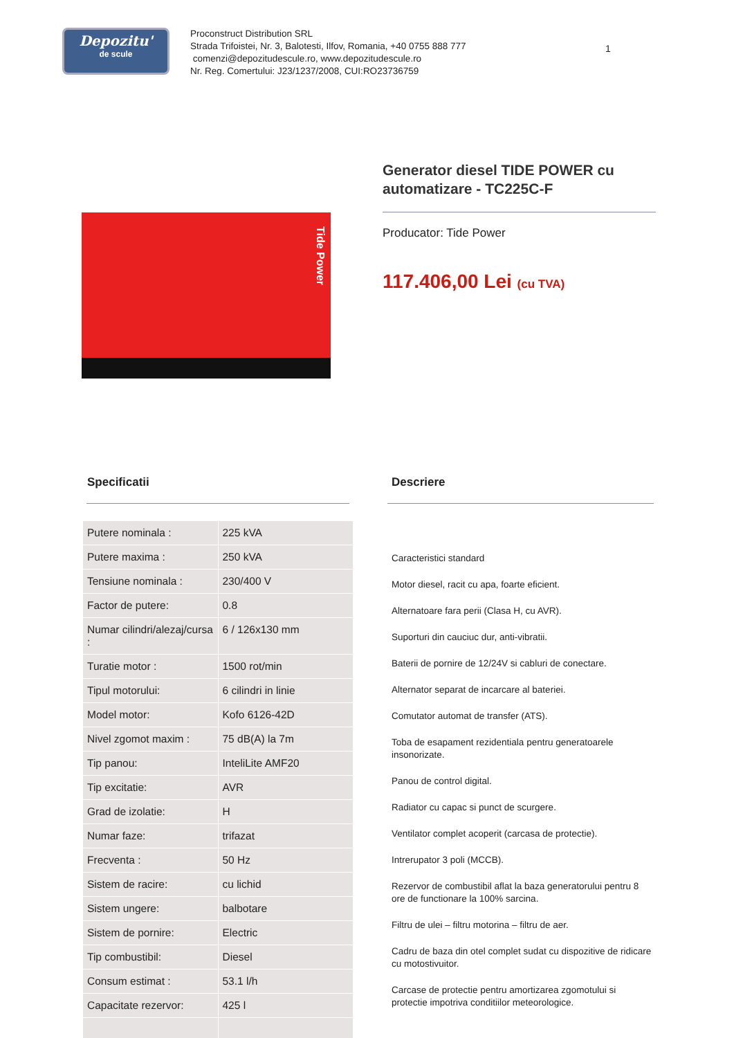Depozitu'
de scule
Proconstruct Distribution SRL
Strada Trifoistei, Nr. 3, Balotesti, Ilfov, Romania, +40 0755 888 777
comenzi@depozitudescule.ro, www.depozitudescule.ro
Nr. Reg. Comertului: J23/1237/2008, CUI:RO23736759
1
Tide Power
Generator diesel TIDE POWER cu automatizare - TC225C-F
Producator: Tide Power
117.406,00 Lei (cu TVA)
Specificatii
| Putere nominala : | 225 kVA |
| Putere maxima : | 250 kVA |
| Tensiune nominala : | 230/400 V |
| Factor de putere: | 0.8 |
| Numar cilindri/alezaj/cursa : | 6 / 126x130 mm |
| Turatie motor : | 1500 rot/min |
| Tipul motorului: | 6 cilindri in linie |
| Model motor: | Kofo 6126-42D |
| Nivel zgomot maxim : | 75 dB(A) la 7m |
| Tip panou: | InteliLite AMF20 |
| Tip excitatie: | AVR |
| Grad de izolatie: | H |
| Numar faze: | trifazat |
| Frecventa : | 50 Hz |
| Sistem de racire: | cu lichid |
| Sistem ungere: | balbotare |
| Sistem de pornire: | Electric |
| Tip combustibil: | Diesel |
| Consum estimat : | 53.1 l/h |
| Capacitate rezervor: | 425 l |
Descriere
Caracteristici standard
Motor diesel, racit cu apa, foarte eficient.
Alternatoare fara perii (Clasa H, cu AVR).
Suporturi din cauciuc dur, anti-vibratii.
Baterii de pornire de 12/24V si cabluri de conectare.
Alternator separat de incarcare al bateriei.
Comutator automat de transfer (ATS).
Toba de esapament rezidentiala pentru generatoarele insonorizate.
Panou de control digital.
Radiator cu capac si punct de scurgere.
Ventilator complet acoperit (carcasa de protectie).
Intrerupator 3 poli (MCCB).
Rezervor de combustibil aflat la baza generatorului pentru 8 ore de functionare la 100% sarcina.
Filtru de ulei – filtru motorina – filtru de aer.
Cadru de baza din otel complet sudat cu dispozitive de ridicare cu motostivuitor.
Carcase de protectie pentru amortizarea zgomotului si protectie impotriva conditiilor meteorologice.